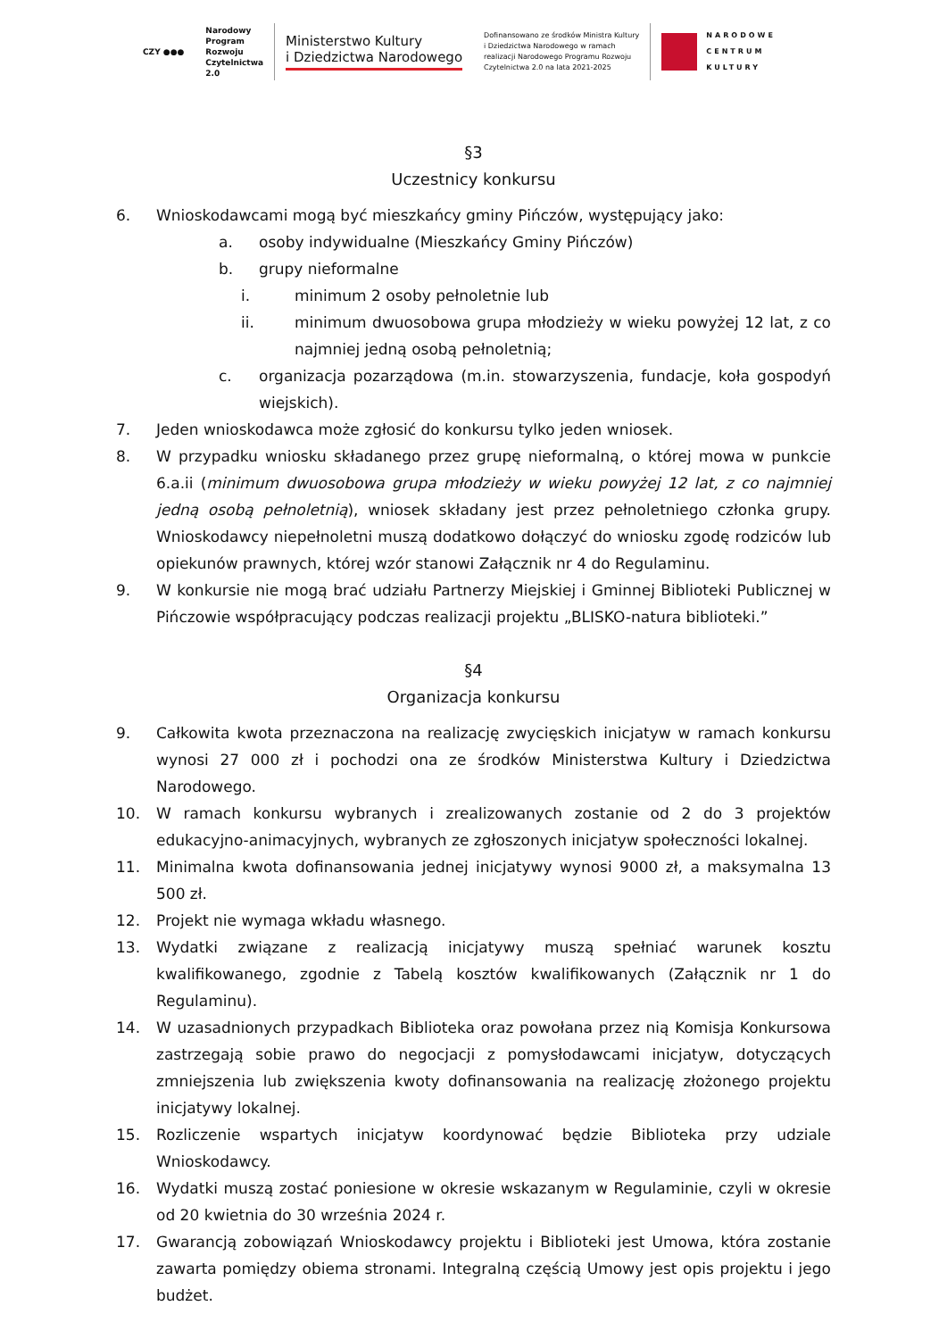CZY ●●●
Narodowy
Program
Rozwoju
Czytelnictwa
2.0
Ministerstwo Kultury
i Dziedzictwa Narodowego
Dofinansowano ze środków Ministra Kultury
i Dziedzictwa Narodowego w ramach
realizacji Narodowego Programu Rozwoju
Czytelnictwa 2.0 na lata 2021-2025
NARODOWE
CENTRUM
KULTURY
§3
Uczestnicy konkursu
6. Wnioskodawcami mogą być mieszkańcy gminy Pińczów, występujący jako:
a. osoby indywidualne (Mieszkańcy Gminy Pińczów)
b. grupy nieformalne
i. minimum 2 osoby pełnoletnie lub
ii. minimum dwuosobowa grupa młodzieży w wieku powyżej 12 lat, z co najmniej jedną osobą pełnoletnią;
c. organizacja pozarządowa (m.in. stowarzyszenia, fundacje, koła gospodyń wiejskich).
7. Jeden wnioskodawca może zgłosić do konkursu tylko jeden wniosek.
8. W przypadku wniosku składanego przez grupę nieformalną, o której mowa w punkcie 6.a.ii (minimum dwuosobowa grupa młodzieży w wieku powyżej 12 lat, z co najmniej jedną osobą pełnoletnią), wniosek składany jest przez pełnoletniego członka grupy. Wnioskodawcy niepełnoletni muszą dodatkowo dołączyć do wniosku zgodę rodziców lub opiekunów prawnych, której wzór stanowi Załącznik nr 4 do Regulaminu.
9. W konkursie nie mogą brać udziału Partnerzy Miejskiej i Gminnej Biblioteki Publicznej w Pińczowie współpracujący podczas realizacji projektu „BLISKO-natura biblioteki.”
§4
Organizacja konkursu
9. Całkowita kwota przeznaczona na realizację zwycięskich inicjatyw w ramach konkursu wynosi 27 000 zł i pochodzi ona ze środków Ministerstwa Kultury i Dziedzictwa Narodowego.
10. W ramach konkursu wybranych i zrealizowanych zostanie od 2 do 3 projektów edukacyjno-animacyjnych, wybranych ze zgłoszonych inicjatyw społeczności lokalnej.
11. Minimalna kwota dofinansowania jednej inicjatywy wynosi 9000 zł, a maksymalna 13 500 zł.
12. Projekt nie wymaga wkładu własnego.
13. Wydatki związane z realizacją inicjatywy muszą spełniać warunek kosztu kwalifikowanego, zgodnie z Tabelą kosztów kwalifikowanych (Załącznik nr 1 do Regulaminu).
14. W uzasadnionych przypadkach Biblioteka oraz powołana przez nią Komisja Konkursowa zastrzegają sobie prawo do negocjacji z pomysłodawcami inicjatyw, dotyczących zmniejszenia lub zwiększenia kwoty dofinansowania na realizację złożonego projektu inicjatywy lokalnej.
15. Rozliczenie wspartych inicjatyw koordynować będzie Biblioteka przy udziale Wnioskodawcy.
16. Wydatki muszą zostać poniesione w okresie wskazanym w Regulaminie, czyli w okresie od 20 kwietnia do 30 września 2024 r.
17. Gwarancją zobowiązań Wnioskodawcy projektu i Biblioteki jest Umowa, która zostanie zawarta pomiędzy obiema stronami. Integralną częścią Umowy jest opis projektu i jego budżet.